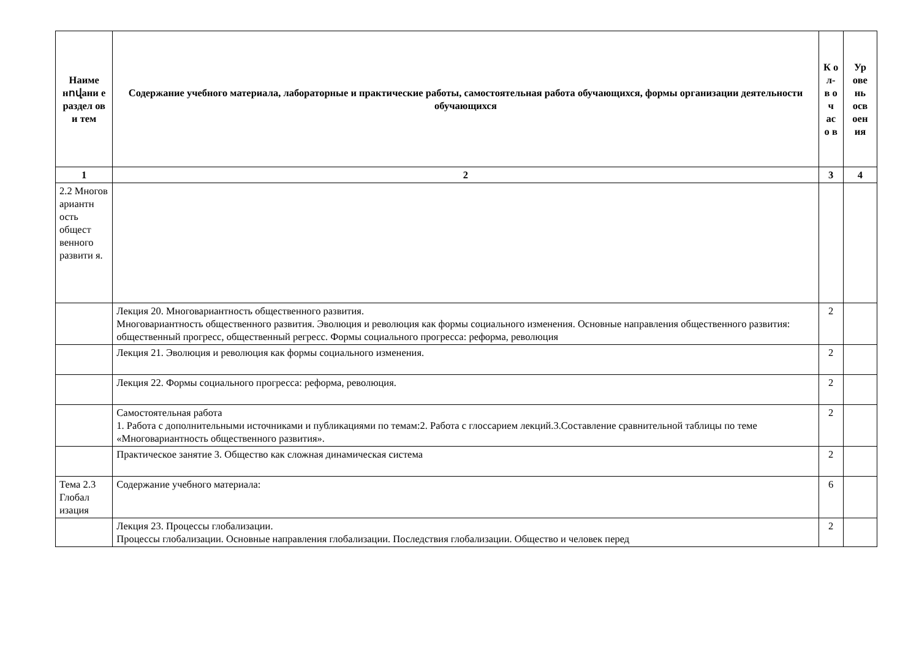| Наиме нովани е раздел ов и тем | Содержание учебного материала, лабораторные и практические работы, самостоятельная работа обучающихся, формы организации деятельности обучающихся | К о л- в о ч ас о в | Ур ове нь осв оен ия |
| --- | --- | --- | --- |
| 1 | 2 | 3 | 4 |
| 2.2 Многов ариантн ость общест венного развити я. | | | |
| | Лекция 20. Многовариантность общественного развития. Многовариантность общественного развития. Эволюция и революция как формы социального изменения. Основные направления общественного развития: общественный прогресс, общественный регресс. Формы социального прогресса: реформа, революция | 2 | |
| | Лекция 21. Эволюция и революция как формы социального изменения. | 2 | |
| | Лекция 22. Формы социального прогресса: реформа, революция. | 2 | |
| | Самостоятельная работа 1. Работа с дополнительными источниками и публикациями по темам:2. Работа с глоссарием лекций.3.Составление сравнительной таблицы по теме «Многовариантность общественного развития». | 2 | |
| | Практическое занятие 3. Общество как сложная динамическая система | 2 | |
| Тема 2.3 Глобал изация | Содержание учебного материала: | 6 | |
| | Лекция 23. Процессы глобализации. Процессы глобализации. Основные направления глобализации. Последствия глобализации. Общество и человек перед | 2 | |